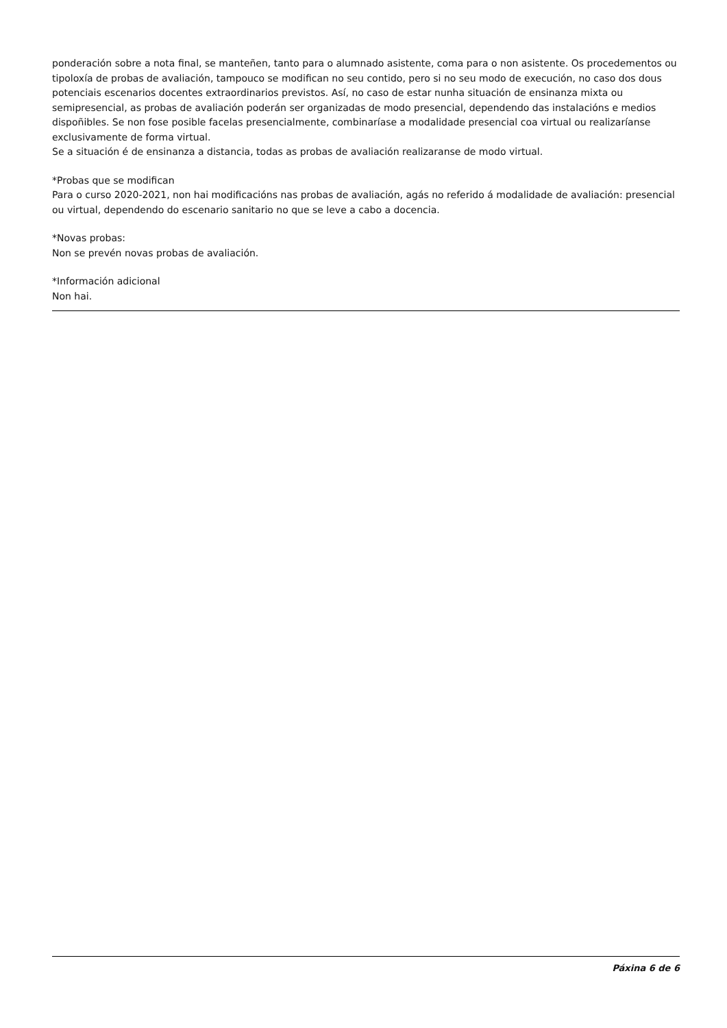ponderación sobre a nota final, se manteñen, tanto para o alumnado asistente, coma para o non asistente. Os procedementos ou tipoloxía de probas de avaliación, tampouco se modifican no seu contido, pero si no seu modo de execución, no caso dos dous potenciais escenarios docentes extraordinarios previstos. Así, no caso de estar nunha situación de ensinanza mixta ou semipresencial, as probas de avaliación poderán ser organizadas de modo presencial, dependendo das instalacións e medios dispoñibles. Se non fose posible facelas presencialmente, combinaríase a modalidade presencial coa virtual ou realizaríanse exclusivamente de forma virtual.
Se a situación é de ensinanza a distancia, todas as probas de avaliación realizaranse de modo virtual.
*Probas que se modifican
Para o curso 2020-2021, non hai modificacións nas probas de avaliación, agás no referido á modalidade de avaliación: presencial ou virtual, dependendo do escenario sanitario no que se leve a cabo a docencia.
*Novas probas:
Non se prevén novas probas de avaliación.
*Información adicional
Non hai.
Páxina 6 de 6